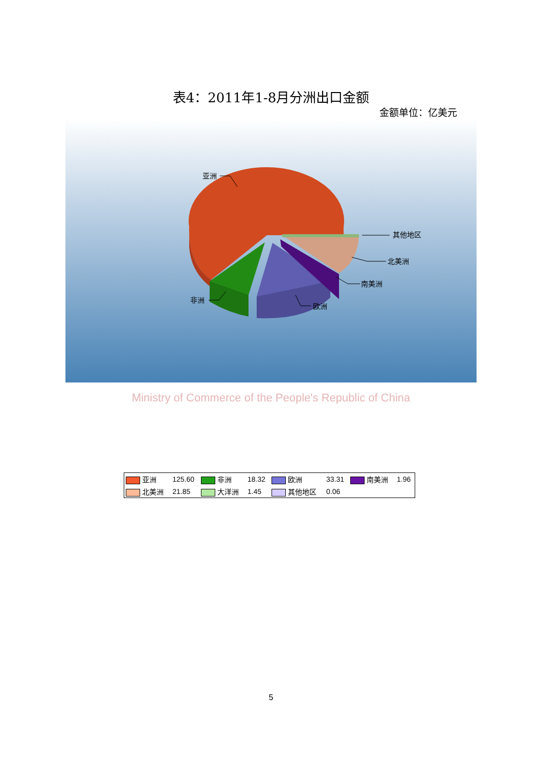表4：2011年1-8月分洲出口金额
金额单位：亿美元
亚洲
其他地区
北美洲
南美洲
欧洲
非洲
| 亚洲 | 125.60 | 非洲 | 18.32 | 欧洲 | 33.31 | 南美洲 | 1.96 |
| 北美洲 | 21.85 | 大洋洲 | 1.45 | 其他地区 | 0.06 | | |
Ministry of Commerce of the People's Republic of China
5